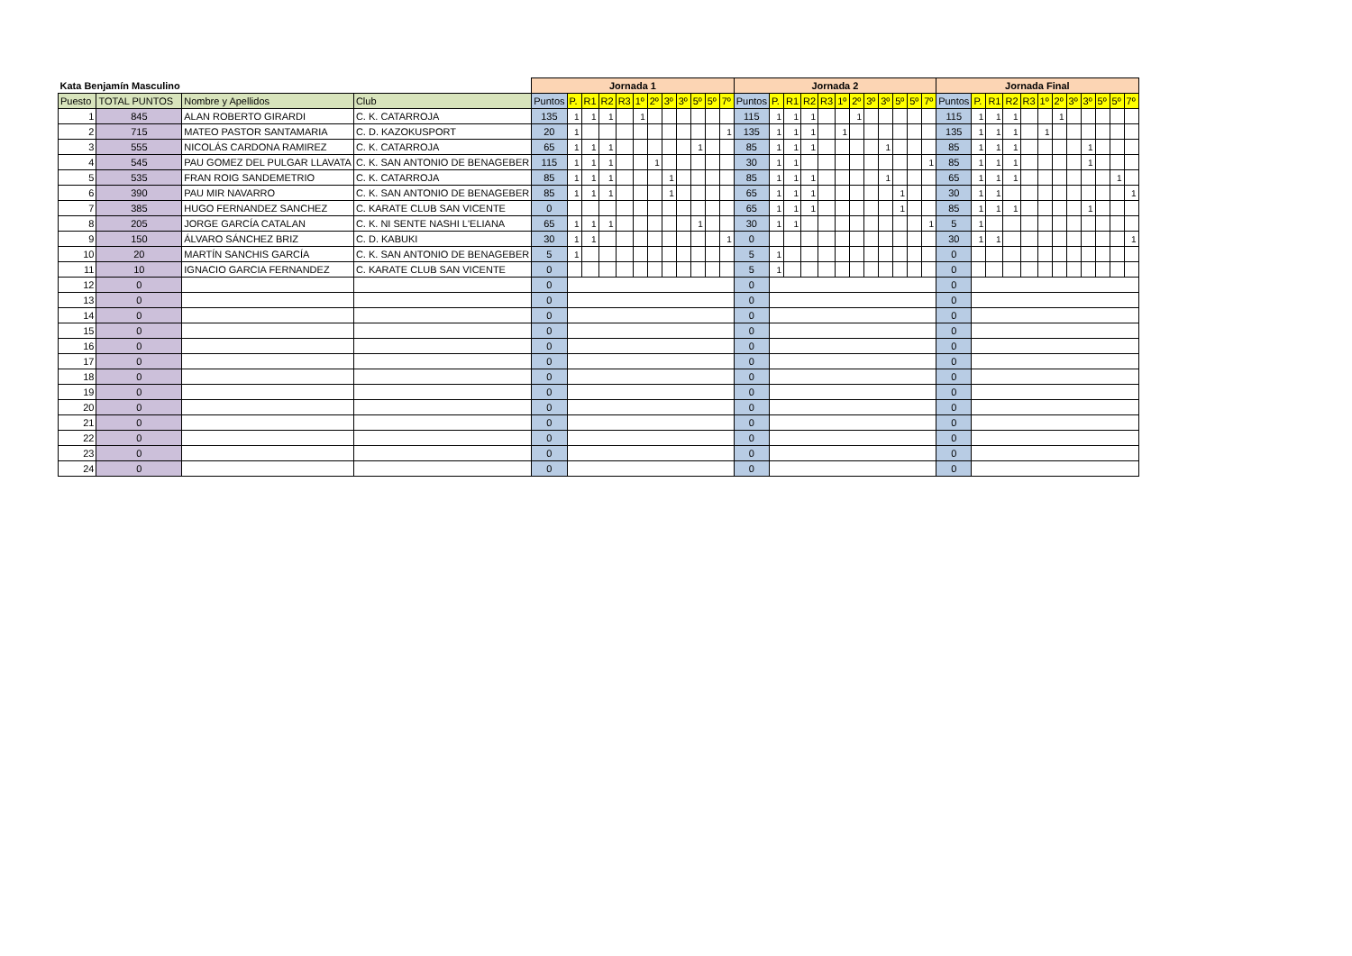| Kata Benjamín Masculino | | | | Jornada 1 | | | | | | | | | | | | Jornada 2 | | | | | | | | | | | | Jornada Final | | | | | | | | | | | |
| --- | --- | --- | --- | --- | --- | --- | --- | --- | --- | --- | --- | --- | --- | --- | --- | --- | --- | --- | --- | --- | --- | --- | --- | --- | --- | --- | --- | --- | --- | --- | --- | --- | --- | --- | --- | --- | --- | --- | --- |
| Puesto | TOTAL PUNTOS | Nombre y Apellidos | Club | Puntos | P. | R1 | R2 | R3 | 1º | 2º | 3º | 3º | 5º | 5º | 7º | Puntos | P. | R1 | R2 | R3 | 1º | 2º | 3º | 3º | 5º | 5º | 7º | Puntos | P. | R1 | R2 | R3 | 1º | 2º | 3º | 3º | 5º | 5º | 7º |
| 1 | 845 | ALAN ROBERTO GIRARDI | C. K. CATARROJA | 135 | 1 | 1 | 1 | | 1 | | | | | | | 115 | 1 | 1 | 1 | | | 1 | | | | | | 115 | 1 | 1 | 1 | | | 1 | | | | | |
| 2 | 715 | MATEO PASTOR SANTAMARIA | C. D. KAZOKUSPORT | 20 | 1 | | | | | | | | | | 1 | 135 | 1 | 1 | 1 | | 1 | | | | | | | 135 | 1 | 1 | 1 | | 1 | | | | | | |
| 3 | 555 | NICOLÁS CARDONA RAMIREZ | C. K. CATARROJA | 65 | 1 | 1 | 1 | | | | | | 1 | | | 85 | 1 | 1 | 1 | | | | | 1 | | | | 85 | 1 | 1 | 1 | | | | | 1 | | | |
| 4 | 545 | PAU GOMEZ DEL PULGAR LLAVATA | C. K. SAN ANTONIO DE BENAGEBER | 115 | 1 | 1 | 1 | | | 1 | | | | | | 30 | 1 | 1 | | | | | | | | | 1 | 85 | 1 | 1 | 1 | | | | | 1 | | | |
| 5 | 535 | FRAN ROIG SANDEMETRIO | C. K. CATARROJA | 85 | 1 | 1 | 1 | | | | 1 | | | | | 85 | 1 | 1 | 1 | | | | | 1 | | | | 65 | 1 | 1 | 1 | | | | | | | 1 | |
| 6 | 390 | PAU MIR NAVARRO | C. K. SAN ANTONIO DE BENAGEBER | 85 | 1 | 1 | 1 | | | | 1 | | | | | 65 | 1 | 1 | 1 | | | | | | 1 | | | 30 | 1 | 1 | | | | | | | | | 1 |
| 7 | 385 | HUGO FERNANDEZ SANCHEZ | C. KARATE CLUB SAN VICENTE | 0 | | | | | | | | | | | | 65 | 1 | 1 | 1 | | | | | | 1 | | | 85 | 1 | 1 | 1 | | | | | 1 | | | |
| 8 | 205 | JORGE GARCÍA CATALAN | C. K. NI SENTE NASHI L'ELIANA | 65 | 1 | 1 | 1 | | | | | | 1 | | | 30 | 1 | 1 | | | | | | | | | 1 | 5 | 1 | | | | | | | | | | |
| 9 | 150 | ÁLVARO SÁNCHEZ BRIZ | C. D. KABUKI | 30 | 1 | 1 | | | | | | | | | 1 | 0 | | | | | | | | | | | | 30 | 1 | 1 | | | | | | | | | 1 |
| 10 | 20 | MARTÍN SANCHIS GARCÍA | C. K. SAN ANTONIO DE BENAGEBER | 5 | 1 | | | | | | | | | | | 5 | 1 | | | | | | | | | | | 0 | | | | | | | | | | | |
| 11 | 10 | IGNACIO GARCIA FERNANDEZ | C. KARATE CLUB SAN VICENTE | 0 | | | | | | | | | | | | 5 | 1 | | | | | | | | | | | 0 | | | | | | | | | | | |
| 12 | 0 | | | 0 | | | | | | | | | | | | 0 | | | | | | | | | | | | 0 | | | | | | | | | | | |
| 13 | 0 | | | 0 | | | | | | | | | | | | 0 | | | | | | | | | | | | 0 | | | | | | | | | | | |
| 14 | 0 | | | 0 | | | | | | | | | | | | 0 | | | | | | | | | | | | 0 | | | | | | | | | | | |
| 15 | 0 | | | 0 | | | | | | | | | | | | 0 | | | | | | | | | | | | 0 | | | | | | | | | | | |
| 16 | 0 | | | 0 | | | | | | | | | | | | 0 | | | | | | | | | | | | 0 | | | | | | | | | | | |
| 17 | 0 | | | 0 | | | | | | | | | | | | 0 | | | | | | | | | | | | 0 | | | | | | | | | | | |
| 18 | 0 | | | 0 | | | | | | | | | | | | 0 | | | | | | | | | | | | 0 | | | | | | | | | | | |
| 19 | 0 | | | 0 | | | | | | | | | | | | 0 | | | | | | | | | | | | 0 | | | | | | | | | | | |
| 20 | 0 | | | 0 | | | | | | | | | | | | 0 | | | | | | | | | | | | 0 | | | | | | | | | | | |
| 21 | 0 | | | 0 | | | | | | | | | | | | 0 | | | | | | | | | | | | 0 | | | | | | | | | | | |
| 22 | 0 | | | 0 | | | | | | | | | | | | 0 | | | | | | | | | | | | 0 | | | | | | | | | | | |
| 23 | 0 | | | 0 | | | | | | | | | | | | 0 | | | | | | | | | | | | 0 | | | | | | | | | | | |
| 24 | 0 | | | 0 | | | | | | | | | | | | 0 | | | | | | | | | | | | 0 | | | | | | | | | | | |